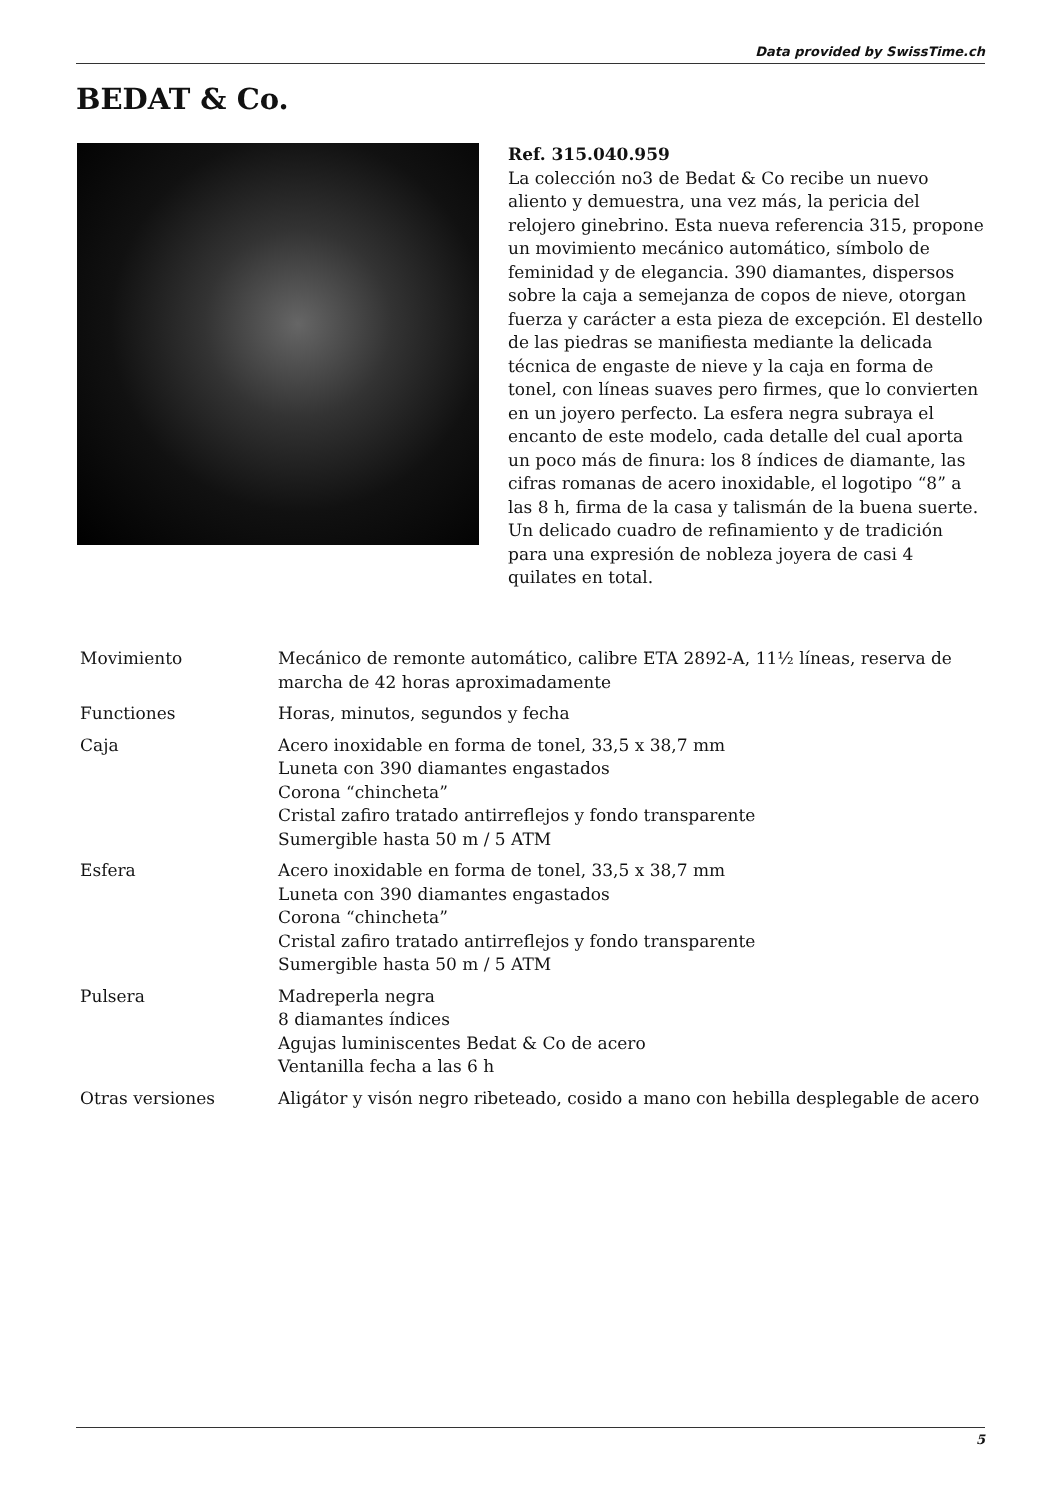Data provided by SwissTime.ch
BEDAT & Co.
Ref. 315.040.959
La colección no3 de Bedat & Co recibe un nuevo aliento y demuestra, una vez más, la pericia del relojero ginebrino. Esta nueva referencia 315, propone un movimiento mecánico automático, símbolo de feminidad y de elegancia. 390 diamantes, dispersos sobre la caja a semejanza de copos de nieve, otorgan fuerza y carácter a esta pieza de excepción. El destello de las piedras se manifiesta mediante la delicada técnica de engaste de nieve y la caja en forma de tonel, con líneas suaves pero firmes, que lo convierten en un joyero perfecto. La esfera negra subraya el encanto de este modelo, cada detalle del cual aporta un poco más de finura: los 8 índices de diamante, las cifras romanas de acero inoxidable, el logotipo “8” a las 8 h, firma de la casa y talismán de la buena suerte. Un delicado cuadro de refinamiento y de tradición para una expresión de nobleza joyera de casi 4 quilates en total.
| Movimiento | Mecánico de remonte automático, calibre ETA 2892-A, 11½ líneas, reserva de marcha de 42 horas aproximadamente |
| Functiones | Horas, minutos, segundos y fecha |
| Caja | Acero inoxidable en forma de tonel, 33,5 x 38,7 mm Luneta con 390 diamantes engastados Corona “chincheta” Cristal zafiro tratado antirreflejos y fondo transparente Sumergible hasta 50 m / 5 ATM |
| Esfera | Acero inoxidable en forma de tonel, 33,5 x 38,7 mm Luneta con 390 diamantes engastados Corona “chincheta” Cristal zafiro tratado antirreflejos y fondo transparente Sumergible hasta 50 m / 5 ATM |
| Pulsera | Madreperla negra 8 diamantes índices Agujas luminiscentes Bedat & Co de acero Ventanilla fecha a las 6 h |
| Otras versiones | Aligátor y visón negro ribeteado, cosido a mano con hebilla desplegable de acero |
5